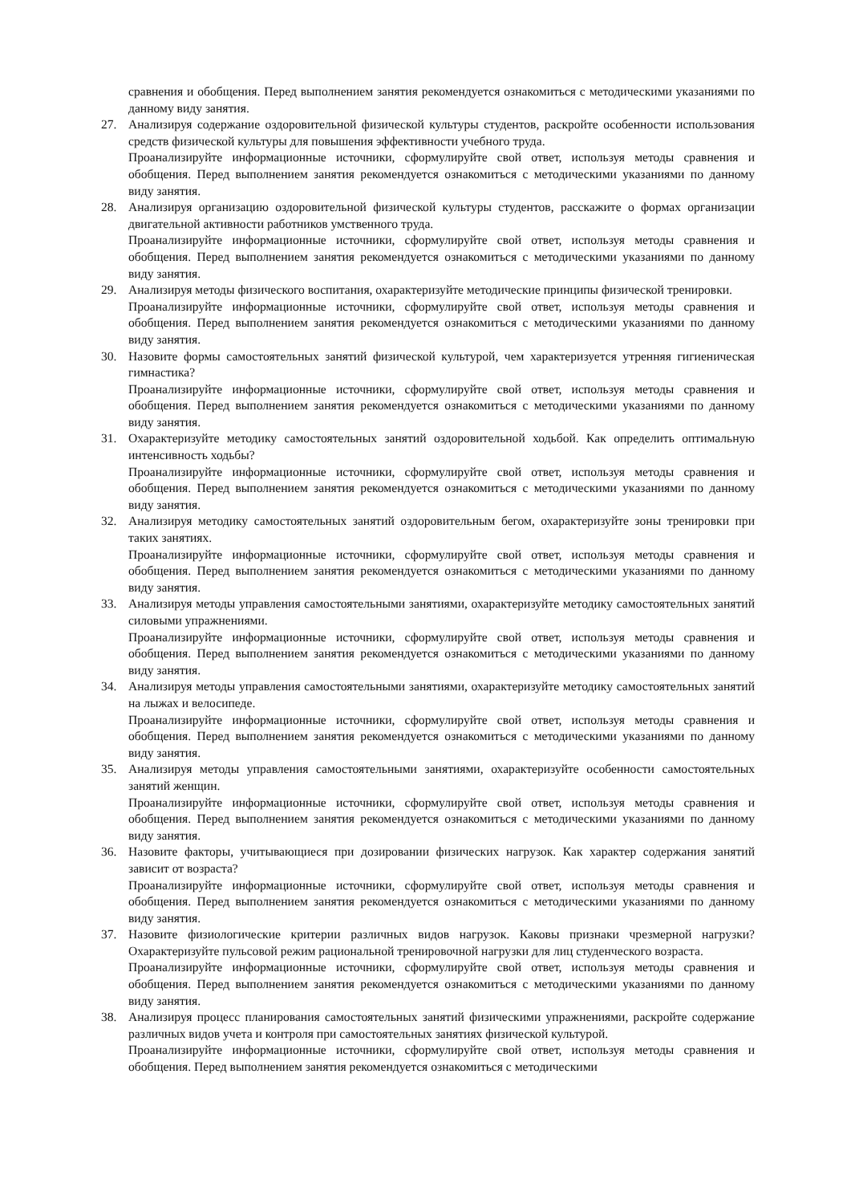сравнения и обобщения. Перед выполнением занятия рекомендуется ознакомиться с методическими указаниями по данному виду занятия.
27. Анализируя содержание оздоровительной физической культуры студентов, раскройте особенности использования средств физической культуры для повышения эффективности учебного труда.
Проанализируйте информационные источники, сформулируйте свой ответ, используя методы сравнения и обобщения. Перед выполнением занятия рекомендуется ознакомиться с методическими указаниями по данному виду занятия.
28. Анализируя организацию оздоровительной физической культуры студентов, расскажите о формах организации двигательной активности работников умственного труда.
Проанализируйте информационные источники, сформулируйте свой ответ, используя методы сравнения и обобщения. Перед выполнением занятия рекомендуется ознакомиться с методическими указаниями по данному виду занятия.
29. Анализируя методы физического воспитания, охарактеризуйте методические принципы физической тренировки.
Проанализируйте информационные источники, сформулируйте свой ответ, используя методы сравнения и обобщения. Перед выполнением занятия рекомендуется ознакомиться с методическими указаниями по данному виду занятия.
30. Назовите формы самостоятельных занятий физической культурой, чем характеризуется утренняя гигиеническая гимнастика?
Проанализируйте информационные источники, сформулируйте свой ответ, используя методы сравнения и обобщения. Перед выполнением занятия рекомендуется ознакомиться с методическими указаниями по данному виду занятия.
31. Охарактеризуйте методику самостоятельных занятий оздоровительной ходьбой. Как определить оптимальную интенсивность ходьбы?
Проанализируйте информационные источники, сформулируйте свой ответ, используя методы сравнения и обобщения. Перед выполнением занятия рекомендуется ознакомиться с методическими указаниями по данному виду занятия.
32. Анализируя методику самостоятельных занятий оздоровительным бегом, охарактеризуйте зоны тренировки при таких занятиях.
Проанализируйте информационные источники, сформулируйте свой ответ, используя методы сравнения и обобщения. Перед выполнением занятия рекомендуется ознакомиться с методическими указаниями по данному виду занятия.
33. Анализируя методы управления самостоятельными занятиями, охарактеризуйте методику самостоятельных занятий силовыми упражнениями.
Проанализируйте информационные источники, сформулируйте свой ответ, используя методы сравнения и обобщения. Перед выполнением занятия рекомендуется ознакомиться с методическими указаниями по данному виду занятия.
34. Анализируя методы управления самостоятельными занятиями, охарактеризуйте методику самостоятельных занятий на лыжах и велосипеде.
Проанализируйте информационные источники, сформулируйте свой ответ, используя методы сравнения и обобщения. Перед выполнением занятия рекомендуется ознакомиться с методическими указаниями по данному виду занятия.
35. Анализируя методы управления самостоятельными занятиями, охарактеризуйте особенности самостоятельных занятий женщин.
Проанализируйте информационные источники, сформулируйте свой ответ, используя методы сравнения и обобщения. Перед выполнением занятия рекомендуется ознакомиться с методическими указаниями по данному виду занятия.
36. Назовите факторы, учитывающиеся при дозировании физических нагрузок. Как характер содержания занятий зависит от возраста?
Проанализируйте информационные источники, сформулируйте свой ответ, используя методы сравнения и обобщения. Перед выполнением занятия рекомендуется ознакомиться с методическими указаниями по данному виду занятия.
37. Назовите физиологические критерии различных видов нагрузок. Каковы признаки чрезмерной нагрузки? Охарактеризуйте пульсовой режим рациональной тренировочной нагрузки для лиц студенческого возраста.
Проанализируйте информационные источники, сформулируйте свой ответ, используя методы сравнения и обобщения. Перед выполнением занятия рекомендуется ознакомиться с методическими указаниями по данному виду занятия.
38. Анализируя процесс планирования самостоятельных занятий физическими упражнениями, раскройте содержание различных видов учета и контроля при самостоятельных занятиях физической культурой.
Проанализируйте информационные источники, сформулируйте свой ответ, используя методы сравнения и обобщения. Перед выполнением занятия рекомендуется ознакомиться с методическими